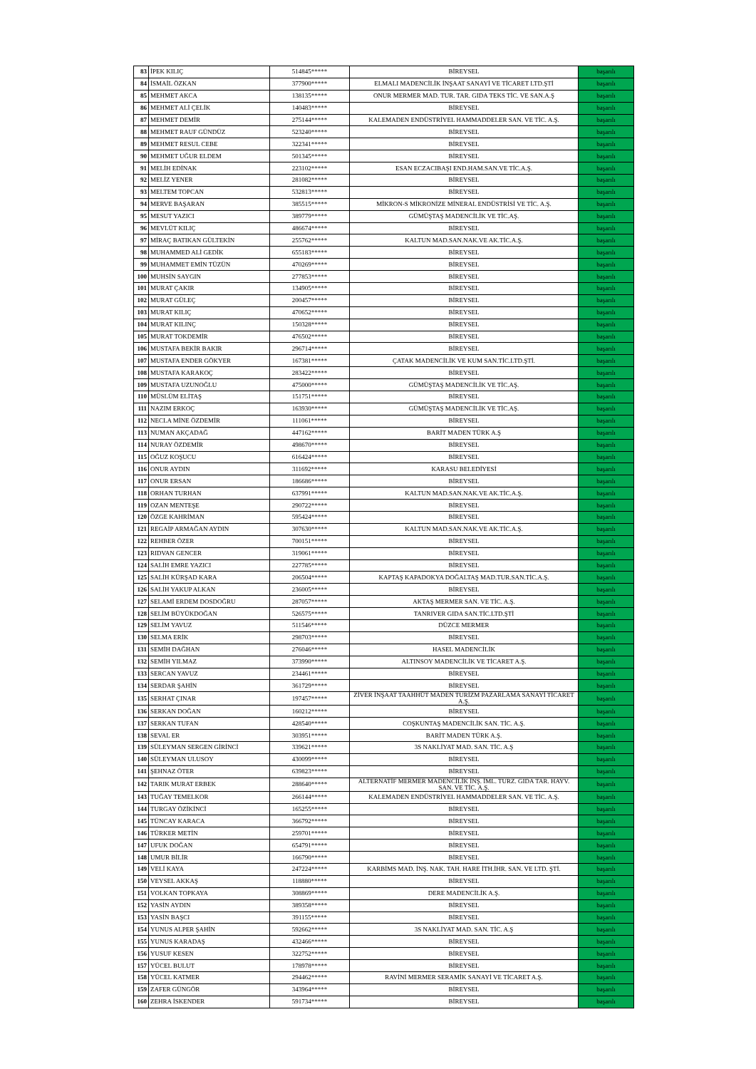| 83 | İPEK KILIÇ | 514845***** | BİREYSEL | başarılı |
| 84 | İSMAİL ÖZKAN | 377900***** | ELMALI MADENCİLİK İNŞAAT SANAYİ VE TİCARET LTD.ŞTİ | başarılı |
| 85 | MEHMET AKCA | 138135***** | ONUR MERMER MAD. TUR. TAR. GIDA TEKS TİC. VE SAN.A.Ş | başarılı |
| 86 | MEHMET ALİ ÇELİK | 140483***** | BİREYSEL | başarılı |
| 87 | MEHMET DEMİR | 275144***** | KALEMADEN ENDÜSTRİYEL HAMMADDELER SAN. VE TİC. A.Ş. | başarılı |
| 88 | MEHMET RAUF GÜNDÜZ | 523240***** | BİREYSEL | başarılı |
| 89 | MEHMET RESUL CEBE | 322341***** | BİREYSEL | başarılı |
| 90 | MEHMET UĞUR ELDEM | 501345***** | BİREYSEL | başarılı |
| 91 | MELİH EDİNAK | 223102***** | ESAN ECZACIBAŞI END.HAM.SAN.VE TİC.A.Ş. | başarılı |
| 92 | MELİZ YENER | 281082***** | BİREYSEL | başarılı |
| 93 | MELTEM TOPCAN | 532813***** | BİREYSEL | başarılı |
| 94 | MERVE BAŞARAN | 385515***** | MİKRON-S MİKRONİZE MİNERAL ENDÜSTRİSİ VE TİC. A.Ş. | başarılı |
| 95 | MESUT YAZICI | 389779***** | GÜMÜŞTAŞ MADENCİLİK VE TİC.AŞ. | başarılı |
| 96 | MEVLÜT KILIÇ | 486674***** | BİREYSEL | başarılı |
| 97 | MİRAÇ BATIKAN GÜLTEKİN | 255762***** | KALTUN MAD.SAN.NAK.VE AK.TİC.A.Ş. | başarılı |
| 98 | MUHAMMED ALİ GEDİK | 655183***** | BİREYSEL | başarılı |
| 99 | MUHAMMET EMİN TÜZÜN | 470269***** | BİREYSEL | başarılı |
| 100 | MUHSİN SAYGIN | 277853***** | BİREYSEL | başarılı |
| 101 | MURAT ÇAKIR | 134905***** | BİREYSEL | başarılı |
| 102 | MURAT GÜLEÇ | 200457***** | BİREYSEL | başarılı |
| 103 | MURAT KILIÇ | 470652***** | BİREYSEL | başarılı |
| 104 | MURAT KILINÇ | 150328***** | BİREYSEL | başarılı |
| 105 | MURAT TOKDEMİR | 476502***** | BİREYSEL | başarılı |
| 106 | MUSTAFA BEKİR BAKIR | 296714***** | BİREYSEL | başarılı |
| 107 | MUSTAFA ENDER GÖKYER | 167381***** | ÇATAK MADENCİLİK VE KUM SAN.TİC.LTD.ŞTİ. | başarılı |
| 108 | MUSTAFA KARAKOÇ | 283422***** | BİREYSEL | başarılı |
| 109 | MUSTAFA UZUNOĞLU | 475000***** | GÜMÜŞTAŞ MADENCİLİK VE TİC.AŞ. | başarılı |
| 110 | MÜSLÜM ELİTAŞ | 151751***** | BİREYSEL | başarılı |
| 111 | NAZIM ERKOÇ | 163930***** | GÜMÜŞTAŞ MADENCİLİK VE TİC.AŞ. | başarılı |
| 112 | NECLA MİNE ÖZDEMİR | 111061***** | BİREYSEL | başarılı |
| 113 | NUMAN AKÇADAĞ | 447162***** | BARİT MADEN TÜRK A.Ş | başarılı |
| 114 | NURAY ÖZDEMİR | 498670***** | BİREYSEL | başarılı |
| 115 | OĞUZ KOŞUCU | 616424***** | BİREYSEL | başarılı |
| 116 | ONUR AYDIN | 311692***** | KARASU BELEDİYESİ | başarılı |
| 117 | ONUR ERSAN | 186686***** | BİREYSEL | başarılı |
| 118 | ORHAN TURHAN | 637991***** | KALTUN MAD.SAN.NAK.VE AK.TİC.A.Ş. | başarılı |
| 119 | OZAN MENTEŞE | 290722***** | BİREYSEL | başarılı |
| 120 | ÖZGE KAHRİMAN | 595424***** | BİREYSEL | başarılı |
| 121 | REGAİP ARMAĞAN AYDIN | 307630***** | KALTUN MAD.SAN.NAK.VE AK.TİC.A.Ş. | başarılı |
| 122 | REHBER ÖZER | 700151***** | BİREYSEL | başarılı |
| 123 | RIDVAN GENCER | 319061***** | BİREYSEL | başarılı |
| 124 | SALİH EMRE YAZICI | 227785***** | BİREYSEL | başarılı |
| 125 | SALİH KÜRŞAD KARA | 206504***** | KAPTAŞ KAPADOKYA DOĞALTAŞ MAD.TUR.SAN.TİC.A.Ş. | başarılı |
| 126 | SALİH YAKUP ALKAN | 236005***** | BİREYSEL | başarılı |
| 127 | SELAMİ ERDEM DOSDOĞRU | 287057***** | AKTAŞ MERMER SAN. VE TİC. A.Ş. | başarılı |
| 128 | SELİM BÜYÜKDOĞAN | 526575***** | TANRIVER GIDA SAN.TİC.LTD.ŞTİ | başarılı |
| 129 | SELİM YAVUZ | 511546***** | DÜZCE MERMER | başarılı |
| 130 | SELMA ERİK | 298703***** | BİREYSEL | başarılı |
| 131 | SEMİH DAĞHAN | 276046***** | HASEL MADENCİLİK | başarılı |
| 132 | SEMİH YILMAZ | 373990***** | ALTINSOY MADENCİLİK VE TİCARET A.Ş. | başarılı |
| 133 | SERCAN YAVUZ | 234461***** | BİREYSEL | başarılı |
| 134 | SERDAR ŞAHİN | 361729***** | BİREYSEL | başarılı |
| 135 | SERHAT ÇINAR | 197457***** | ZİVER İNŞAAT TAAHHÜT MADEN TURİZM PAZARLAMA SANAYİ TİCARET A.Ş. | başarılı |
| 136 | SERKAN DOĞAN | 160212***** | BİREYSEL | başarılı |
| 137 | SERKAN TUFAN | 428540***** | COŞKUNTAŞ MADENCİLİK SAN. TİC. A.Ş. | başarılı |
| 138 | SEVAL ER | 303951***** | BARİT MADEN TÜRK A.Ş. | başarılı |
| 139 | SÜLEYMAN SERGEN GİRİNCİ | 339621***** | 3S NAKLİYAT MAD. SAN. TİC. A.Ş | başarılı |
| 140 | SÜLEYMAN ULUSOY | 430099***** | BİREYSEL | başarılı |
| 141 | ŞEHNAZ ÖTER | 639823***** | BİREYSEL | başarılı |
| 142 | TARIK MURAT ERBEK | 288640***** | ALTERNATİF MERMER MADENCİLİK İNŞ. İML. TURZ. GIDA TAR. HAYV. SAN. VE TİC. A.Ş. | başarılı |
| 143 | TUĞAY TEMELKOR | 266144***** | KALEMADEN ENDÜSTRİYEL HAMMADDELER SAN. VE TİC. A.Ş. | başarılı |
| 144 | TURGAY ÖZİKİNCİ | 165255***** | BİREYSEL | başarılı |
| 145 | TÜNCAY KARACA | 366792***** | BİREYSEL | başarılı |
| 146 | TÜRKER METİN | 259701***** | BİREYSEL | başarılı |
| 147 | UFUK DOĞAN | 654791***** | BİREYSEL | başarılı |
| 148 | UMUR BİLİR | 166790***** | BİREYSEL | başarılı |
| 149 | VELİ KAYA | 247224***** | KARBİMS MAD. İNŞ. NAK. TAH. HARE İTH.İHR. SAN. VE LTD. ŞTİ. | başarılı |
| 150 | VEYSEL AKKAŞ | 118880***** | BİREYSEL | başarılı |
| 151 | VOLKAN TOPKAYA | 308869***** | DERE MADENCİLİK A.Ş. | başarılı |
| 152 | YASİN AYDIN | 389358***** | BİREYSEL | başarılı |
| 153 | YASİN BAŞCI | 391155***** | BİREYSEL | başarılı |
| 154 | YUNUS ALPER ŞAHİN | 592662***** | 3S NAKLİYAT MAD. SAN. TİC. A.Ş | başarılı |
| 155 | YUNUS KARADAŞ | 432466***** | BİREYSEL | başarılı |
| 156 | YUSUF KESEN | 322752***** | BİREYSEL | başarılı |
| 157 | YÜCEL BULUT | 178978***** | BİREYSEL | başarılı |
| 158 | YÜCEL KATMER | 294462***** | RAVİNİ MERMER SERAMİK SANAYİ VE TİCARET A.Ş. | başarılı |
| 159 | ZAFER GÜNGÖR | 343964***** | BİREYSEL | başarılı |
| 160 | ZEHRA İSKENDER | 591734***** | BİREYSEL | başarılı |